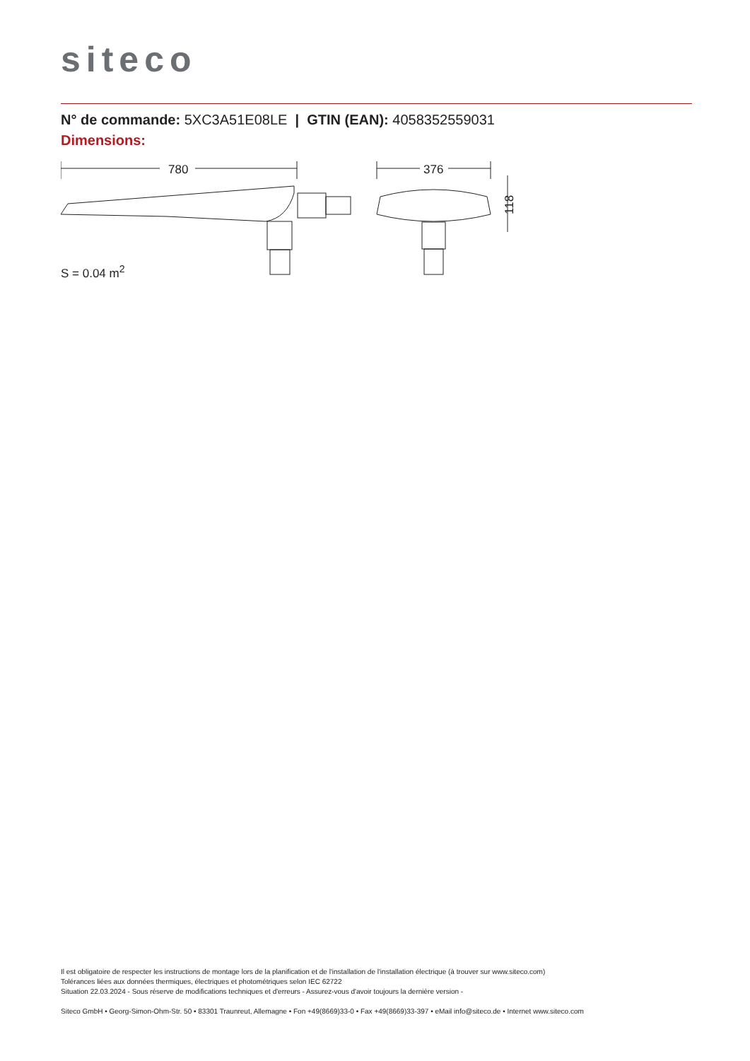siteco
N° de commande: 5XC3A51E08LE | GTIN (EAN): 4058352559031
Dimensions:
780
376
118
S = 0.04 m<sup>2</sup>
Il est obligatoire de respecter les instructions de montage lors de la planification et de l'installation de l'installation électrique (à trouver sur www.siteco.com)
Tolérances liées aux données thermiques, électriques et photométriques selon IEC 62722
Situation 22.03.2024 - Sous réserve de modifications techniques et d'erreurs - Assurez-vous d'avoir toujours la dernière version -
Siteco GmbH • Georg-Simon-Ohm-Str. 50 • 83301 Traunreut, Allemagne • Fon +49(8669)33-0 • Fax +49(8669)33-397 • eMail info@siteco.de • Internet www.siteco.com